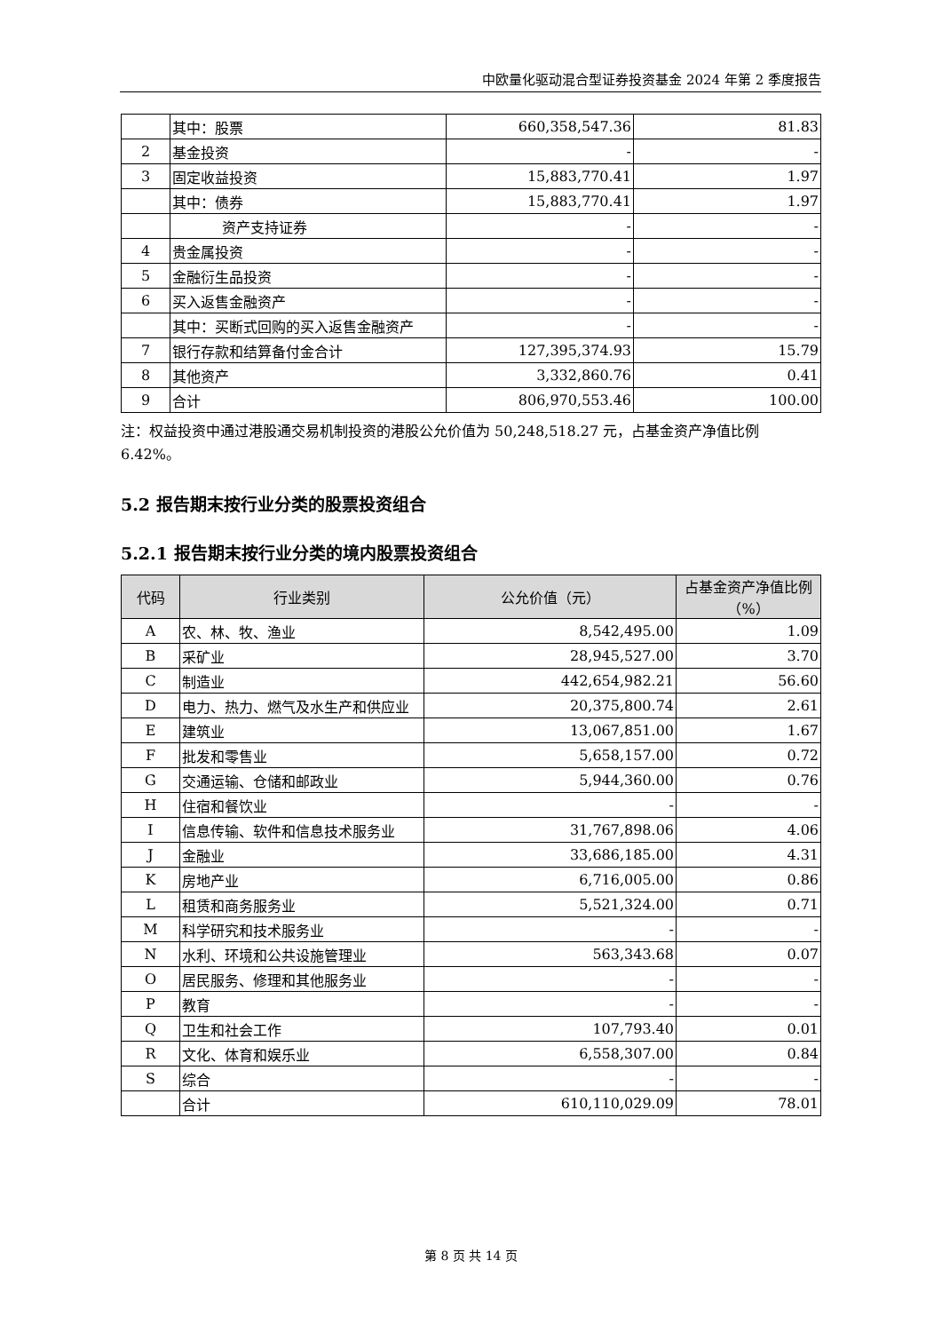中欧量化驱动混合型证券投资基金 2024 年第 2 季度报告
| | 其中：股票 | 660,358,547.36 | 81.83 |
| 2 | 基金投资 | - | - |
| 3 | 固定收益投资 | 15,883,770.41 | 1.97 |
| | 其中：债券 | 15,883,770.41 | 1.97 |
| | 资产支持证券 | - | - |
| 4 | 贵金属投资 | - | - |
| 5 | 金融衍生品投资 | - | - |
| 6 | 买入返售金融资产 | - | - |
| | 其中：买断式回购的买入返售金融资产 | - | - |
| 7 | 银行存款和结算备付金合计 | 127,395,374.93 | 15.79 |
| 8 | 其他资产 | 3,332,860.76 | 0.41 |
| 9 | 合计 | 806,970,553.46 | 100.00 |
注：权益投资中通过港股通交易机制投资的港股公允价值为 50,248,518.27 元，占基金资产净值比例 6.42%。
5.2 报告期末按行业分类的股票投资组合
5.2.1 报告期末按行业分类的境内股票投资组合
| 代码 | 行业类别 | 公允价值（元） | 占基金资产净值比例（%） |
| --- | --- | --- | --- |
| A | 农、林、牧、渔业 | 8,542,495.00 | 1.09 |
| B | 采矿业 | 28,945,527.00 | 3.70 |
| C | 制造业 | 442,654,982.21 | 56.60 |
| D | 电力、热力、燃气及水生产和供应业 | 20,375,800.74 | 2.61 |
| E | 建筑业 | 13,067,851.00 | 1.67 |
| F | 批发和零售业 | 5,658,157.00 | 0.72 |
| G | 交通运输、仓储和邮政业 | 5,944,360.00 | 0.76 |
| H | 住宿和餐饮业 | - | - |
| I | 信息传输、软件和信息技术服务业 | 31,767,898.06 | 4.06 |
| J | 金融业 | 33,686,185.00 | 4.31 |
| K | 房地产业 | 6,716,005.00 | 0.86 |
| L | 租赁和商务服务业 | 5,521,324.00 | 0.71 |
| M | 科学研究和技术服务业 | - | - |
| N | 水利、环境和公共设施管理业 | 563,343.68 | 0.07 |
| O | 居民服务、修理和其他服务业 | - | - |
| P | 教育 | - | - |
| Q | 卫生和社会工作 | 107,793.40 | 0.01 |
| R | 文化、体育和娱乐业 | 6,558,307.00 | 0.84 |
| S | 综合 | - | - |
| | 合计 | 610,110,029.09 | 78.01 |
第 8 页 共 14 页